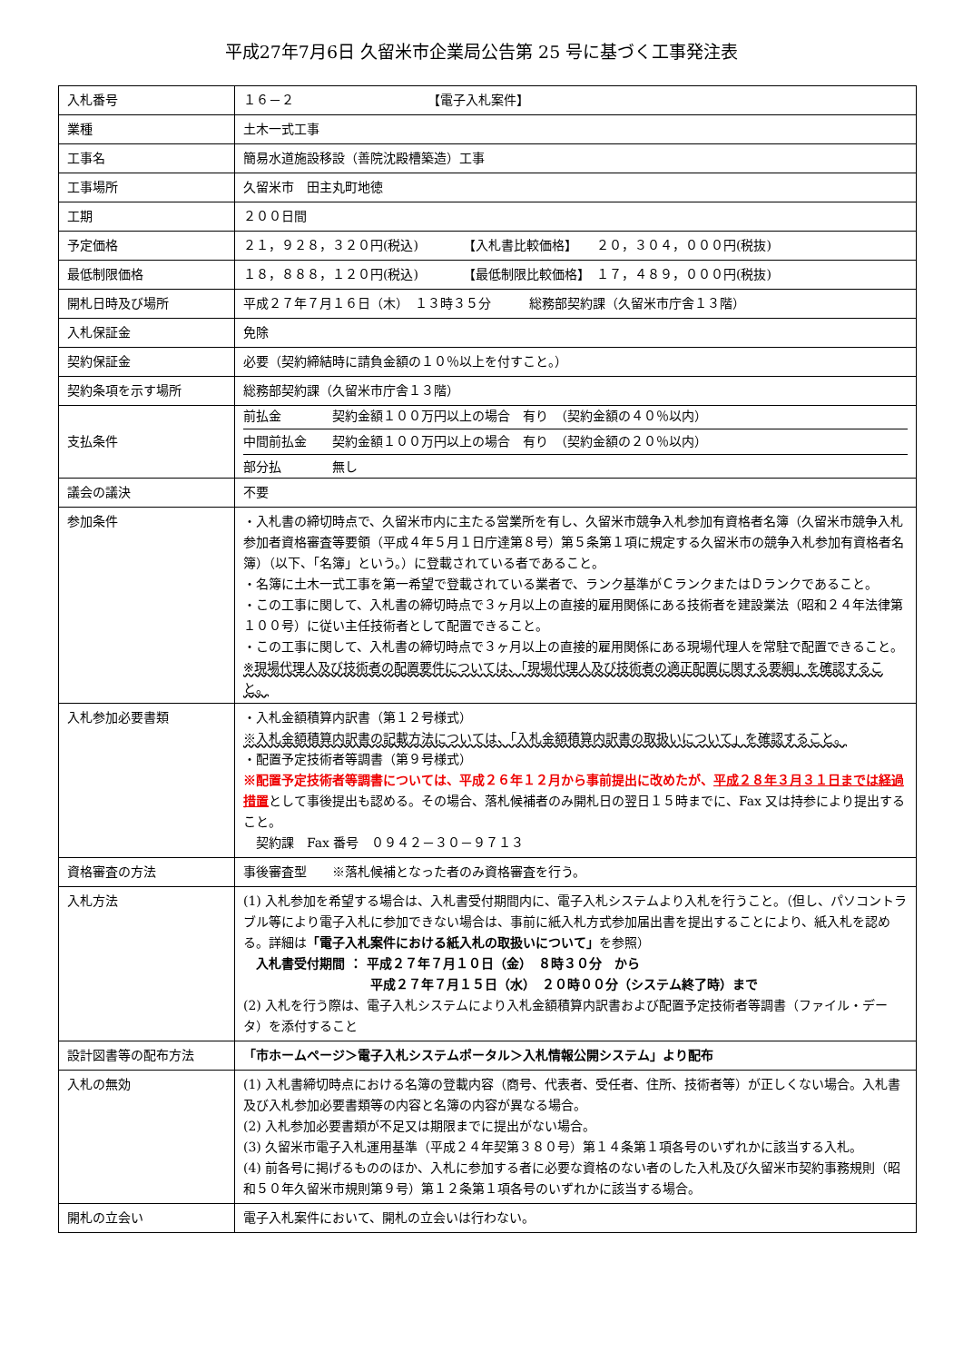平成27年7月6日 久留米市企業局公告第 25 号に基づく工事発注表
| 入札番号 | １６－２ 【電子入札案件】 |
| 業種 | 土木一式工事 |
| 工事名 | 簡易水道施設移設（善院沈殿槽築造）工事 |
| 工事場所 | 久留米市 田主丸町地徳 |
| 工期 | ２００日間 |
| 予定価格 | ２１，９２８，３２０円(税込) 【入札書比較価格】 ２０，３０４，０００円(税抜) |
| 最低制限価格 | １８，８８８，１２０円(税込) 【最低制限比較価格】 １７，４８９，０００円(税抜) |
| 開札日時及び場所 | 平成２７年７月１６日（木） １３時３５分 総務部契約課（久留米市庁舎１３階） |
| 入札保証金 | 免除 |
| 契約保証金 | 必要（契約締結時に請負金額の１０％以上を付すこと。） |
| 契約条項を示す場所 | 総務部契約課（久留米市庁舎１３階） |
| 支払条件 | 前払金 契約金額１００万円以上の場合 有り （契約金額の４０％以内） 中間前払金 契約金額１００万円以上の場合 有り （契約金額の２０％以内） 部分払 無し |
| 議会の議決 | 不要 |
| 参加条件 | ・入札書の締切時点で、久留米市内に主たる営業所を有し、久留米市競争入札参加有資格者名簿（久留米市競争入札参加者資格審査等要領（平成４年５月１日庁達第８号）第５条第１項に規定する久留米市の競争入札参加有資格者名簿）（以下、「名簿」という。）に登載されている者であること。 ・名簿に土木一式工事を第一希望で登載されている業者で、ランク基準がＣランクまたはＤランクであること。 ・この工事に関して、入札書の締切時点で３ヶ月以上の直接的雇用関係にある技術者を建設業法（昭和２４年法律第１００号）に従い主任技術者として配置できること。 ・この工事に関して、入札書の締切時点で３ヶ月以上の直接的雇用関係にある現場代理人を常駐で配置できること。 ※現場代理人及び技術者の配置要件については、「現場代理人及び技術者の適正配置に関する要綱」を確認すること。 |
| 入札参加必要書類 | ・入札金額積算内訳書（第１２号様式） ※入札金額積算内訳書の記載方法については、「入札金額積算内訳書の取扱いについて」を確認すること。 ・配置予定技術者等調書（第９号様式） ※配置予定技術者等調書については、平成２６年１２月から事前提出に改めたが、 平成２８年３月３１日までは経過措置 として事後提出も認める。その場合、落札候補者のみ開札日の翌日１５時までに、Fax 又は持参により提出すること。 契約課 Fax 番号 ０９４２－３０－９７１３ |
| 資格審査の方法 | 事後審査型 ※落札候補となった者のみ資格審査を行う。 |
| 入札方法 | (1) 入札参加を希望する場合は、入札書受付期間内に、電子入札システムより入札を行うこと。（但し、パソコントラブル等により電子入札に参加できない場合は、事前に紙入札方式参加届出書を提出することにより、紙入札を認める。詳細は 「電子入札案件における紙入札の取扱いについて」 を参照） 入札書受付期間 ： 平成２７年７月１０日（金） ８時３０分 から 平成２７年７月１５日（水） ２０時００分（システム終了時）まで (2) 入札を行う際は、電子入札システムにより入札金額積算内訳書および配置予定技術者等調書（ファイル・データ）を添付すること |
| 設計図書等の配布方法 | 「市ホームページ＞電子入札システムポータル＞入札情報公開システム」より配布 |
| 入札の無効 | (1) 入札書締切時点における名簿の登載内容（商号、代表者、受任者、住所、技術者等）が正しくない場合。入札書及び入札参加必要書類等の内容と名簿の内容が異なる場合。 (2) 入札参加必要書類が不足又は期限までに提出がない場合。 (3) 久留米市電子入札運用基準（平成２４年契第３８０号）第１４条第１項各号のいずれかに該当する入札。 (4) 前各号に掲げるもののほか、入札に参加する者に必要な資格のない者のした入札及び久留米市契約事務規則（昭和５０年久留米市規則第９号）第１２条第１項各号のいずれかに該当する場合。 |
| 開札の立会い | 電子入札案件において、開札の立会いは行わない。 |